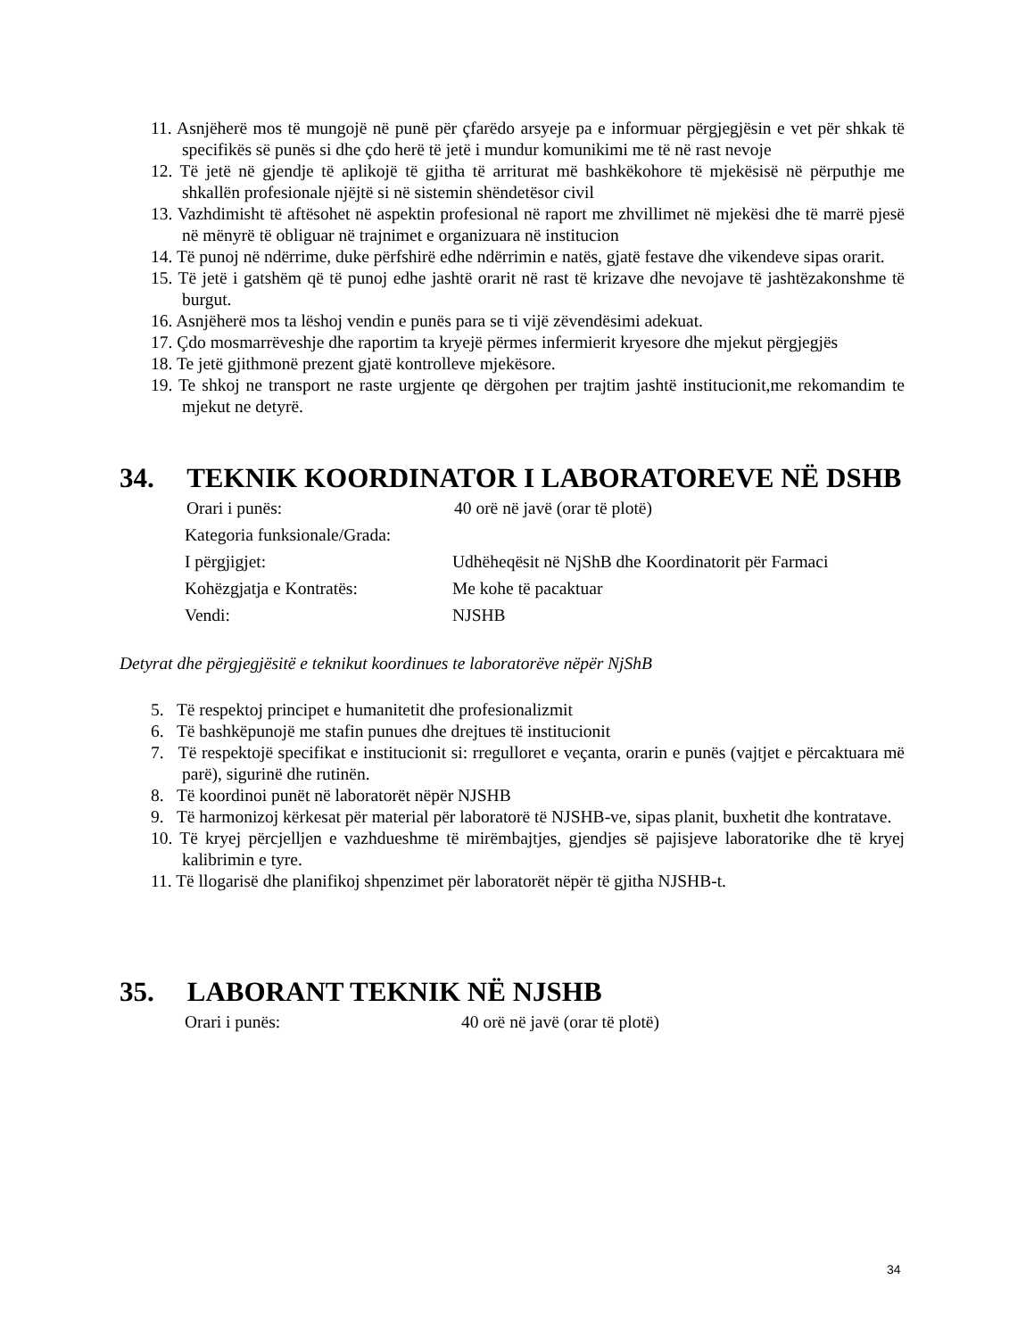11. Asnjëherë mos të mungojë në punë për çfarëdo arsyeje pa e informuar përgjegjësin e vet për shkak të specifikës së punës si dhe çdo herë të jetë i mundur komunikimi me të në rast nevoje
12. Të jetë në gjendje të aplikojë të gjitha të arriturat më bashkëkohore të mjekësisë në përputhje me shkallën profesionale njëjtë si në sistemin shëndetësor civil
13. Vazhdimisht të aftësohet në aspektin profesional në raport me zhvillimet në mjekësi dhe të marrë pjesë në mënyrë të obliguar në trajnimet e organizuara në institucion
14. Të punoj në ndërrime, duke përfshirë edhe ndërrimin e natës, gjatë festave dhe vikendeve sipas orarit.
15. Të jetë i gatshëm që të punoj edhe jashtë orarit në rast të krizave dhe nevojave të jashtëzakonshme të burgut.
16. Asnjëherë mos ta lëshoj vendin e punës para se ti vijë zëvendësimi adekuat.
17. Çdo mosmarrëveshje dhe raportim ta kryejë përmes infermierit kryesore dhe mjekut përgjegjës
18. Te jetë gjithmonë prezent gjatë kontrolleve mjekësore.
19. Te shkoj ne transport ne raste urgjente qe dërgohen per trajtim jashtë institucionit,me rekomandim te mjekut ne detyrë.
34. TEKNIK KOORDINATOR I LABORATOREVE NË DSHB
Orari i punës: 40 orë në javë (orar të plotë)
Kategoria funksionale/Grada:
I përgjigjet: Udhëheqësit në NjShB dhe Koordinatorit për Farmaci
Kohëzgjatja e Kontratës: Me kohe të pacaktuar
Vendi: NJSHB
Detyrat dhe përgjegjësitë e teknikut koordinues te laboratorëve nëpër NjShB
5. Të respektoj principet e humanitetit dhe profesionalizmit
6. Të bashkëpunojë me stafin punues dhe drejtues të institucionit
7. Të respektojë specifikat e institucionit si: rregulloret e veçanta, orarin e punës (vajtjet e përcaktuara më parë), sigurinë dhe rutinën.
8. Të koordinoi punët në laboratorët nëpër NJSHB
9. Të harmonizoj kërkesat për material për laboratorë të NJSHB-ve, sipas planit, buxhetit dhe kontratave.
10. Të kryej përcjelljen e vazhdueshme të mirëmbajtjes, gjendjes së pajisjeve laboratorike dhe të kryej kalibrimin e tyre.
11. Të llogarisë dhe planifikoj shpenzimet për laboratorët nëpër të gjitha NJSHB-t.
35. LABORANT TEKNIK NË NJSHB
Orari i punës: 40 orë në javë (orar të plotë)
34